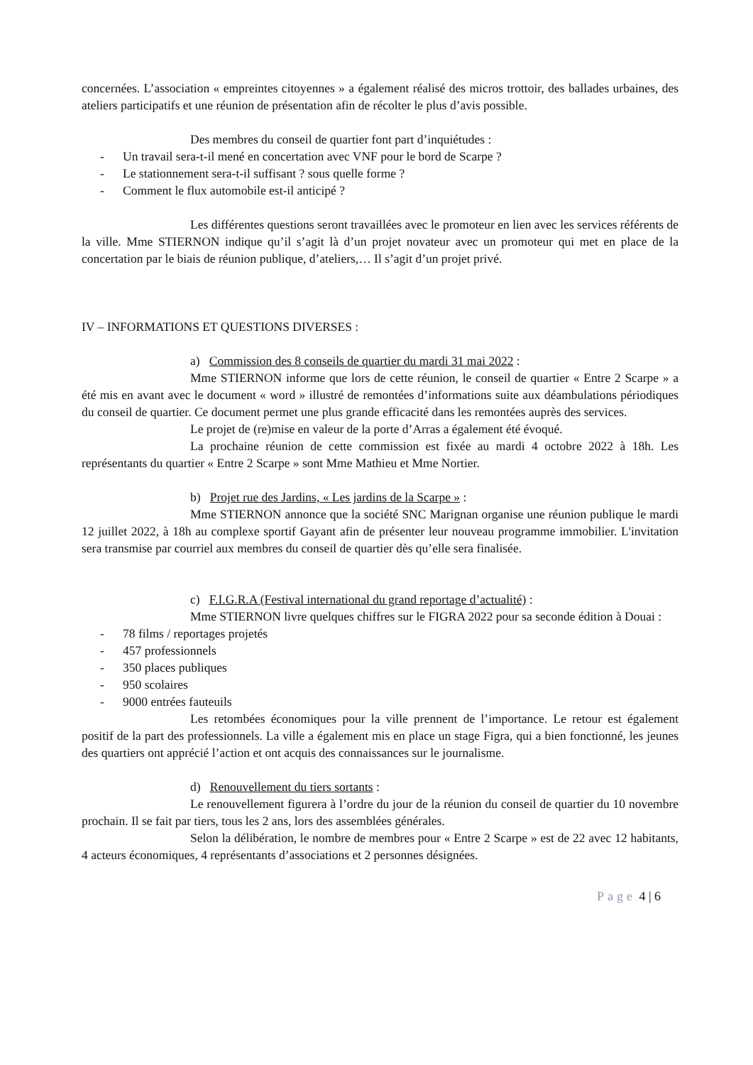concernées. L’association « empreintes citoyennes » a également réalisé des micros trottoir, des ballades urbaines, des ateliers participatifs et une réunion de présentation afin de récolter le plus d’avis possible.
Des membres du conseil de quartier font part d’inquiétudes :
- Un travail sera-t-il mené en concertation avec VNF pour le bord de Scarpe ?
- Le stationnement sera-t-il suffisant ? sous quelle forme ?
- Comment le flux automobile est-il anticipé ?
Les différentes questions seront travaillées avec le promoteur en lien avec les services référents de la ville. Mme STIERNON indique qu’il s’agit là d’un projet novateur avec un promoteur qui met en place de la concertation par le biais de réunion publique, d’ateliers,… Il s’agit d’un projet privé.
IV – INFORMATIONS ET QUESTIONS DIVERSES :
a) Commission des 8 conseils de quartier du mardi 31 mai 2022 :
Mme STIERNON informe que lors de cette réunion, le conseil de quartier « Entre 2 Scarpe » a été mis en avant avec le document « word » illustré de remontées d’informations suite aux déambulations périodiques du conseil de quartier. Ce document permet une plus grande efficacité dans les remontées auprès des services.
Le projet de (re)mise en valeur de la porte d’Arras a également été évoqué.
La prochaine réunion de cette commission est fixée au mardi 4 octobre 2022 à 18h. Les représentants du quartier « Entre 2 Scarpe » sont Mme Mathieu et Mme Nortier.
b) Projet rue des Jardins, « Les jardins de la Scarpe » :
Mme STIERNON annonce que la société SNC Marignan organise une réunion publique le mardi 12 juillet 2022, à 18h au complexe sportif Gayant afin de présenter leur nouveau programme immobilier. L'invitation sera transmise par courriel aux membres du conseil de quartier dès qu’elle sera finalisée.
c) F.I.G.R.A (Festival international du grand reportage d’actualité) :
Mme STIERNON livre quelques chiffres sur le FIGRA 2022 pour sa seconde édition à Douai :
- 78 films / reportages projetés
- 457 professionnels
- 350 places publiques
- 950 scolaires
- 9000 entrées fauteuils
Les retombées économiques pour la ville prennent de l’importance. Le retour est également positif de la part des professionnels. La ville a également mis en place un stage Figra, qui a bien fonctionné, les jeunes des quartiers ont apprécié l’action et ont acquis des connaissances sur le journalisme.
d) Renouvellement du tiers sortants :
Le renouvellement figurera à l’ordre du jour de la réunion du conseil de quartier du 10 novembre prochain. Il se fait par tiers, tous les 2 ans, lors des assemblées générales.
Selon la délibération, le nombre de membres pour « Entre 2 Scarpe » est de 22 avec 12 habitants, 4 acteurs économiques, 4 représentants d’associations et 2 personnes désignées.
Page 4 | 6